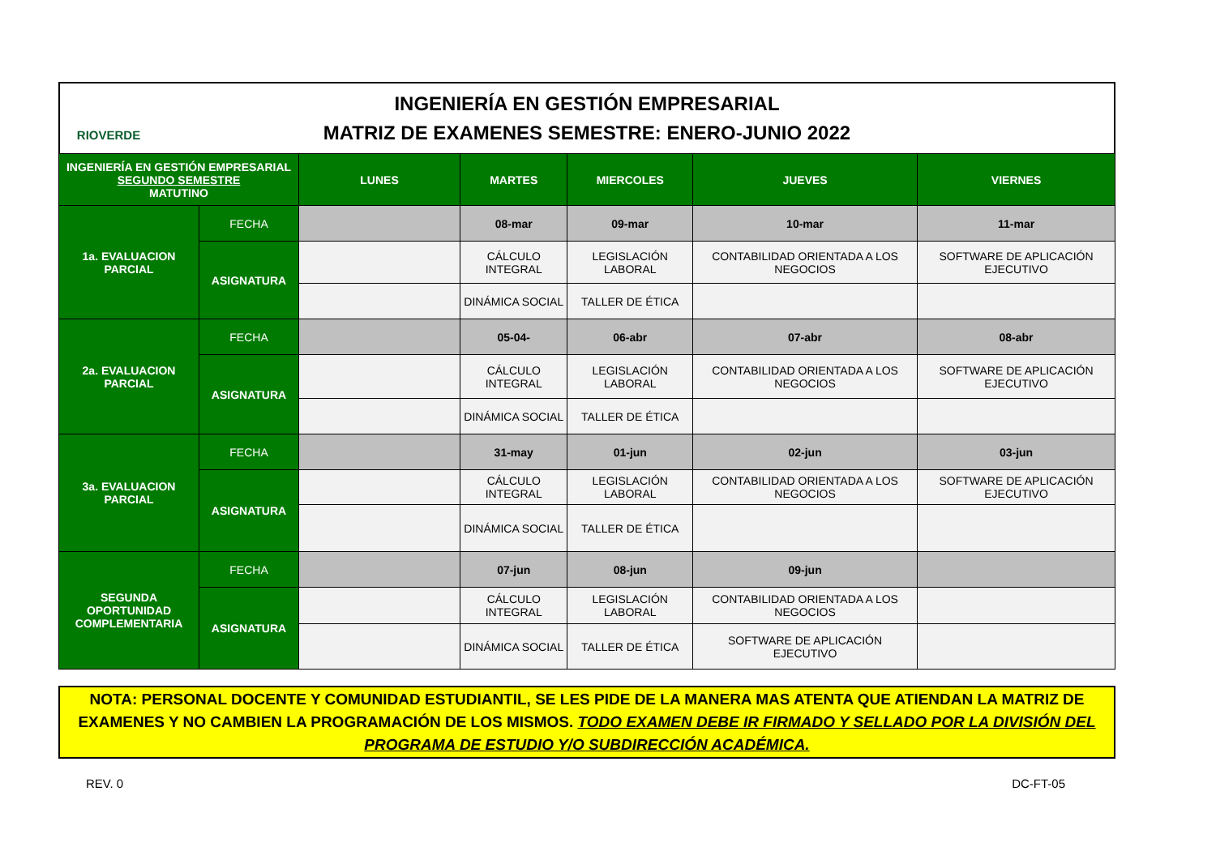RIOVERDE
INGENIERÍA EN GESTIÓN EMPRESARIAL
MATRIZ DE EXAMENES SEMESTRE: ENERO-JUNIO 2022
| INGENIERÍA EN GESTIÓN EMPRESARIAL SEGUNDO SEMESTRE MATUTINO | | LUNES | MARTES | MIERCOLES | JUEVES | VIERNES |
| --- | --- | --- | --- | --- | --- | --- |
| 1a. EVALUACION PARCIAL | FECHA | | 08-mar | 09-mar | 10-mar | 11-mar |
| | ASIGNATURA | | CÁLCULO INTEGRAL | LEGISLACIÓN LABORAL | CONTABILIDAD ORIENTADA A LOS NEGOCIOS | SOFTWARE DE APLICACIÓN EJECUTIVO |
| | | | DINÁMICA SOCIAL | TALLER DE ÉTICA | | |
| 2a. EVALUACION PARCIAL | FECHA | | 05-04- | 06-abr | 07-abr | 08-abr |
| | ASIGNATURA | | CÁLCULO INTEGRAL | LEGISLACIÓN LABORAL | CONTABILIDAD ORIENTADA A LOS NEGOCIOS | SOFTWARE DE APLICACIÓN EJECUTIVO |
| | | | DINÁMICA SOCIAL | TALLER DE ÉTICA | | |
| 3a. EVALUACION PARCIAL | FECHA | | 31-may | 01-jun | 02-jun | 03-jun |
| | ASIGNATURA | | CÁLCULO INTEGRAL | LEGISLACIÓN LABORAL | CONTABILIDAD ORIENTADA A LOS NEGOCIOS | SOFTWARE DE APLICACIÓN EJECUTIVO |
| | | | DINÁMICA SOCIAL | TALLER DE ÉTICA | | |
| SEGUNDA OPORTUNIDAD COMPLEMENTARIA | FECHA | | 07-jun | 08-jun | 09-jun | |
| | ASIGNATURA | | CÁLCULO INTEGRAL | LEGISLACIÓN LABORAL | CONTABILIDAD ORIENTADA A LOS NEGOCIOS | |
| | | | DINÁMICA SOCIAL | TALLER DE ÉTICA | SOFTWARE DE APLICACIÓN EJECUTIVO | |
NOTA: PERSONAL DOCENTE Y COMUNIDAD ESTUDIANTIL, SE LES PIDE DE LA MANERA MAS ATENTA QUE ATIENDAN LA MATRIZ DE EXAMENES Y NO CAMBIEN LA PROGRAMACIÓN DE LOS MISMOS. TODO EXAMEN DEBE IR FIRMADO Y SELLADO POR LA DIVISIÓN DEL PROGRAMA DE ESTUDIO Y/O SUBDIRECCIÓN ACADÉMICA.
REV. 0 DC-FT-05